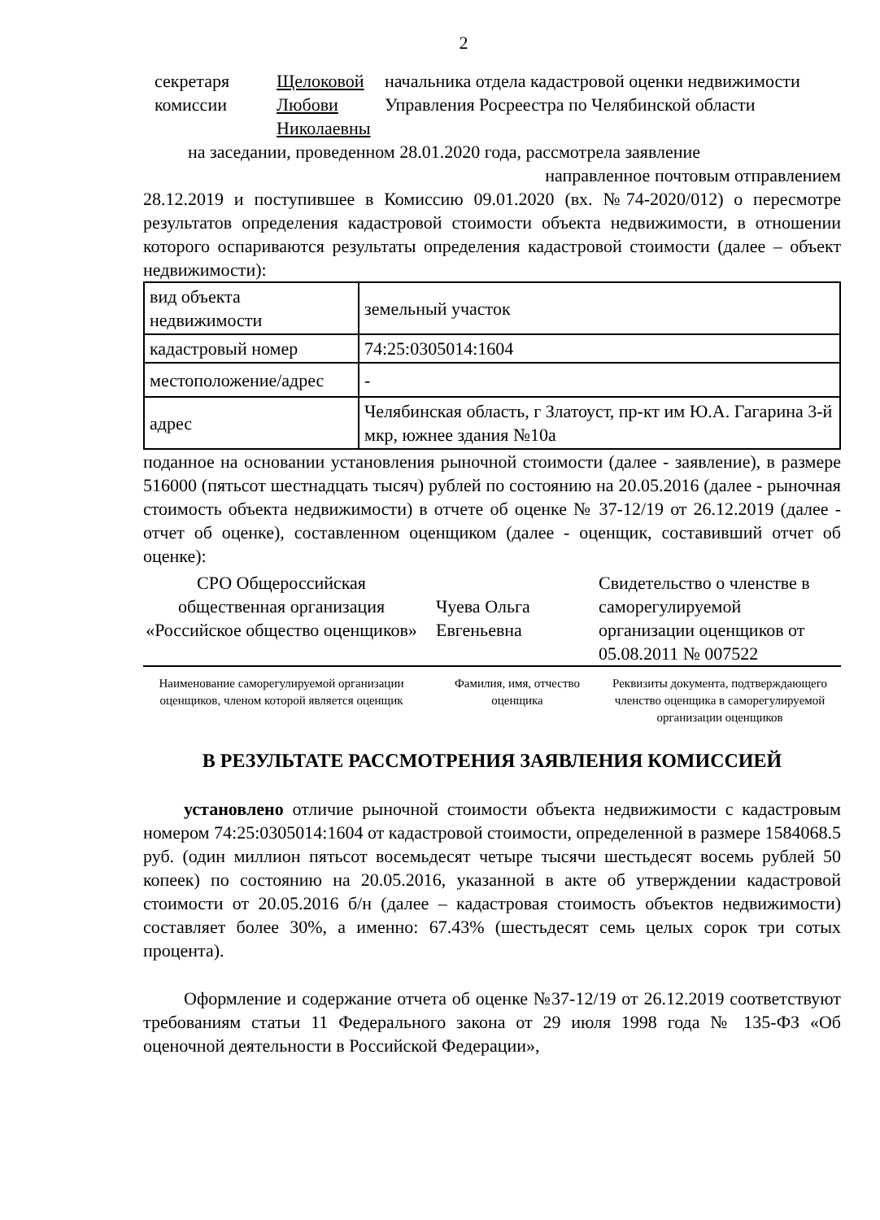2
секретаря
комиссии
Щелоковой
Любови
Николаевны
начальника отдела кадастровой оценки недвижимости Управления Росреестра по Челябинской области
на заседании, проведенном 28.01.2020 года, рассмотрела заявление
направленное почтовым отправлением
28.12.2019 и поступившее в Комиссию 09.01.2020 (вх. №74-2020/012) о пересмотре результатов определения кадастровой стоимости объекта недвижимости, в отношении которого оспариваются результаты определения кадастровой стоимости (далее – объект недвижимости):
| вид объекта недвижимости | земельный участок |
| кадастровый номер | 74:25:0305014:1604 |
| местоположение/адрес | - |
| адрес | Челябинская область, г Златоуст, пр-кт им Ю.А. Гагарина 3-й мкр, южнее здания №10а |
поданное на основании установления рыночной стоимости (далее - заявление), в размере 516000 (пятьсот шестнадцать тысяч) рублей по состоянию на 20.05.2016 (далее - рыночная стоимость объекта недвижимости) в отчете об оценке № 37-12/19 от 26.12.2019 (далее - отчет об оценке), составленном оценщиком (далее - оценщик, составивший отчет об оценке):
СРО Общероссийская общественная организация «Российское общество оценщиков»
Чуева Ольга Евгеньевна
Свидетельство о членстве в саморегулируемой организации оценщиков от 05.08.2011 № 007522
Наименование саморегулируемой организации оценщиков, членом которой является оценщик
Фамилия, имя, отчество оценщика
Реквизиты документа, подтверждающего членство оценщика в саморегулируемой организации оценщиков
В РЕЗУЛЬТАТЕ РАССМОТРЕНИЯ ЗАЯВЛЕНИЯ КОМИССИЕЙ
установлено отличие рыночной стоимости объекта недвижимости с кадастровым номером 74:25:0305014:1604 от кадастровой стоимости, определенной в размере 1584068.5 руб. (один миллион пятьсот восемьдесят четыре тысячи шестьдесят восемь рублей 50 копеек) по состоянию на 20.05.2016, указанной в акте об утверждении кадастровой стоимости от 20.05.2016 б/н (далее – кадастровая стоимость объектов недвижимости) составляет более 30%, а именно: 67.43% (шестьдесят семь целых сорок три сотых процента).
Оформление и содержание отчета об оценке №37-12/19 от 26.12.2019 соответствуют требованиям статьи 11 Федерального закона от 29 июля 1998 года № 135-ФЗ «Об оценочной деятельности в Российской Федерации»,